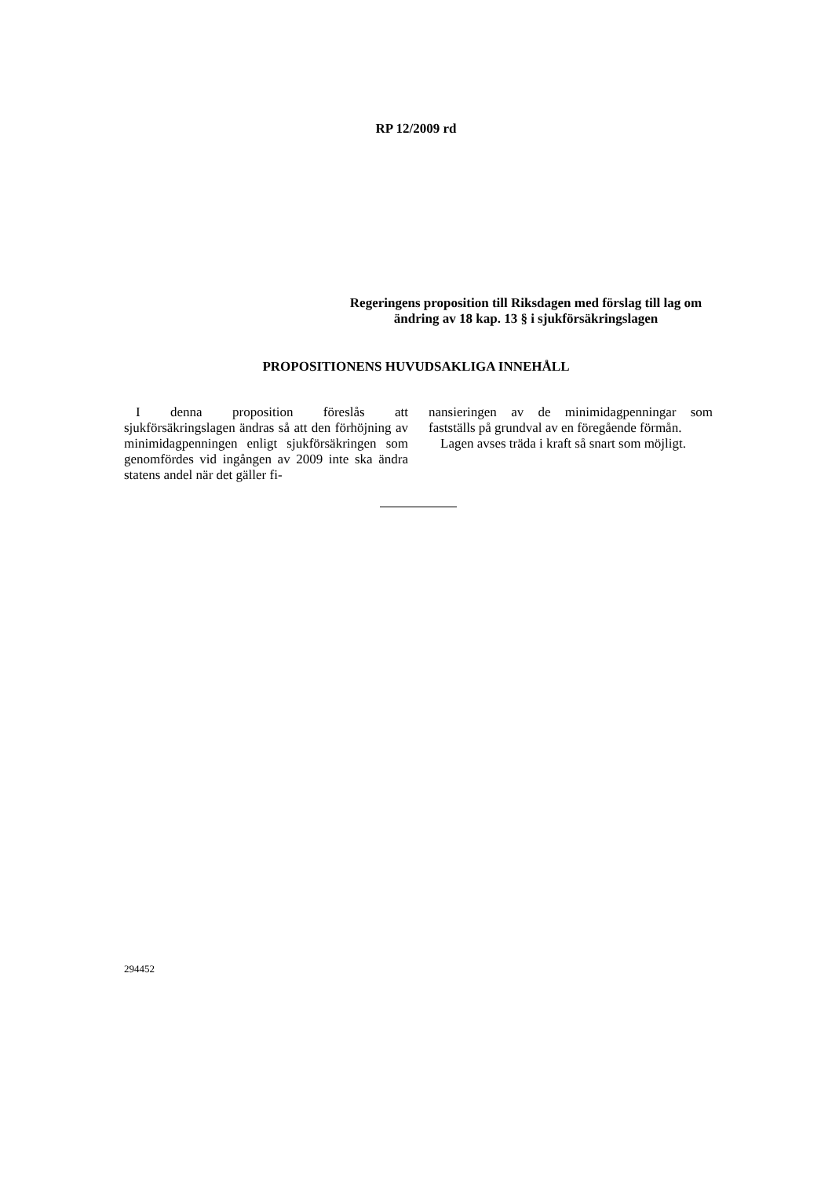RP 12/2009 rd
Regeringens proposition till Riksdagen med förslag till lag om ändring av 18 kap. 13 § i sjukförsäkringslagen
PROPOSITIONENS HUVUDSAKLIGA INNEHÅLL
I denna proposition föreslås att sjukförsäkringslagen ändras så att den förhöjning av minimidagpenningen enligt sjukförsäkringen som genomfördes vid ingången av 2009 inte ska ändra statens andel när det gäller fi-
nansieringen av de minimidagpenningar som fastställs på grundval av en föregående förmån.
Lagen avses träda i kraft så snart som möjligt.
294452